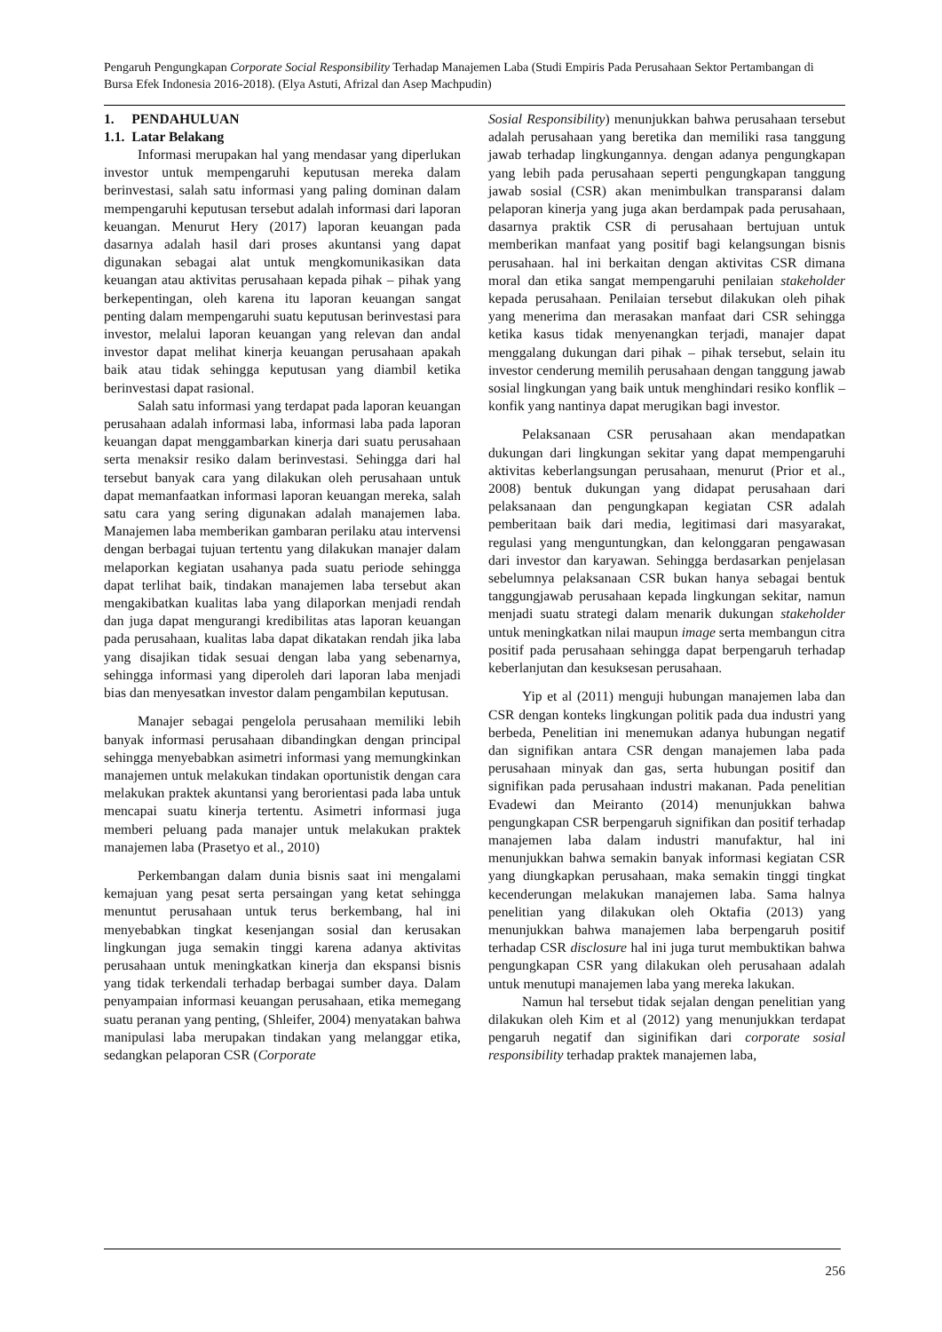Pengaruh Pengungkapan Corporate Social Responsibility Terhadap Manajemen Laba (Studi Empiris Pada Perusahaan Sektor Pertambangan di Bursa Efek Indonesia 2016-2018). (Elya Astuti, Afrizal dan Asep Machpudin)
1. PENDAHULUAN
1.1. Latar Belakang
Informasi merupakan hal yang mendasar yang diperlukan investor untuk mempengaruhi keputusan mereka dalam berinvestasi, salah satu informasi yang paling dominan dalam mempengaruhi keputusan tersebut adalah informasi dari laporan keuangan. Menurut Hery (2017) laporan keuangan pada dasarnya adalah hasil dari proses akuntansi yang dapat digunakan sebagai alat untuk mengkomunikasikan data keuangan atau aktivitas perusahaan kepada pihak – pihak yang berkepentingan, oleh karena itu laporan keuangan sangat penting dalam mempengaruhi suatu keputusan berinvestasi para investor, melalui laporan keuangan yang relevan dan andal investor dapat melihat kinerja keuangan perusahaan apakah baik atau tidak sehingga keputusan yang diambil ketika berinvestasi dapat rasional.
Salah satu informasi yang terdapat pada laporan keuangan perusahaan adalah informasi laba, informasi laba pada laporan keuangan dapat menggambarkan kinerja dari suatu perusahaan serta menaksir resiko dalam berinvestasi. Sehingga dari hal tersebut banyak cara yang dilakukan oleh perusahaan untuk dapat memanfaatkan informasi laporan keuangan mereka, salah satu cara yang sering digunakan adalah manajemen laba. Manajemen laba memberikan gambaran perilaku atau intervensi dengan berbagai tujuan tertentu yang dilakukan manajer dalam melaporkan kegiatan usahanya pada suatu periode sehingga dapat terlihat baik, tindakan manajemen laba tersebut akan mengakibatkan kualitas laba yang dilaporkan menjadi rendah dan juga dapat mengurangi kredibilitas atas laporan keuangan pada perusahaan, kualitas laba dapat dikatakan rendah jika laba yang disajikan tidak sesuai dengan laba yang sebenarnya, sehingga informasi yang diperoleh dari laporan laba menjadi bias dan menyesatkan investor dalam pengambilan keputusan.
Manajer sebagai pengelola perusahaan memiliki lebih banyak informasi perusahaan dibandingkan dengan principal sehingga menyebabkan asimetri informasi yang memungkinkan manajemen untuk melakukan tindakan oportunistik dengan cara melakukan praktek akuntansi yang berorientasi pada laba untuk mencapai suatu kinerja tertentu. Asimetri informasi juga memberi peluang pada manajer untuk melakukan praktek manajemen laba (Prasetyo et al., 2010)
Perkembangan dalam dunia bisnis saat ini mengalami kemajuan yang pesat serta persaingan yang ketat sehingga menuntut perusahaan untuk terus berkembang, hal ini menyebabkan tingkat kesenjangan sosial dan kerusakan lingkungan juga semakin tinggi karena adanya aktivitas perusahaan untuk meningkatkan kinerja dan ekspansi bisnis yang tidak terkendali terhadap berbagai sumber daya. Dalam penyampaian informasi keuangan perusahaan, etika memegang suatu peranan yang penting, (Shleifer, 2004) menyatakan bahwa manipulasi laba merupakan tindakan yang melanggar etika, sedangkan pelaporan CSR (Corporate
Sosial Responsibility) menunjukkan bahwa perusahaan tersebut adalah perusahaan yang beretika dan memiliki rasa tanggung jawab terhadap lingkungannya. dengan adanya pengungkapan yang lebih pada perusahaan seperti pengungkapan tanggung jawab sosial (CSR) akan menimbulkan transparansi dalam pelaporan kinerja yang juga akan berdampak pada perusahaan, dasarnya praktik CSR di perusahaan bertujuan untuk memberikan manfaat yang positif bagi kelangsungan bisnis perusahaan. hal ini berkaitan dengan aktivitas CSR dimana moral dan etika sangat mempengaruhi penilaian stakeholder kepada perusahaan. Penilaian tersebut dilakukan oleh pihak yang menerima dan merasakan manfaat dari CSR sehingga ketika kasus tidak menyenangkan terjadi, manajer dapat menggalang dukungan dari pihak – pihak tersebut, selain itu investor cenderung memilih perusahaan dengan tanggung jawab sosial lingkungan yang baik untuk menghindari resiko konflik – konfik yang nantinya dapat merugikan bagi investor.
Pelaksanaan CSR perusahaan akan mendapatkan dukungan dari lingkungan sekitar yang dapat mempengaruhi aktivitas keberlangsungan perusahaan, menurut (Prior et al., 2008) bentuk dukungan yang didapat perusahaan dari pelaksanaan dan pengungkapan kegiatan CSR adalah pemberitaan baik dari media, legitimasi dari masyarakat, regulasi yang menguntungkan, dan kelonggaran pengawasan dari investor dan karyawan. Sehingga berdasarkan penjelasan sebelumnya pelaksanaan CSR bukan hanya sebagai bentuk tanggungjawab perusahaan kepada lingkungan sekitar, namun menjadi suatu strategi dalam menarik dukungan stakeholder untuk meningkatkan nilai maupun image serta membangun citra positif pada perusahaan sehingga dapat berpengaruh terhadap keberlanjutan dan kesuksesan perusahaan.
Yip et al (2011) menguji hubungan manajemen laba dan CSR dengan konteks lingkungan politik pada dua industri yang berbeda, Penelitian ini menemukan adanya hubungan negatif dan signifikan antara CSR dengan manajemen laba pada perusahaan minyak dan gas, serta hubungan positif dan signifikan pada perusahaan industri makanan. Pada penelitian Evadewi dan Meiranto (2014) menunjukkan bahwa pengungkapan CSR berpengaruh signifikan dan positif terhadap manajemen laba dalam industri manufaktur, hal ini menunjukkan bahwa semakin banyak informasi kegiatan CSR yang diungkapkan perusahaan, maka semakin tinggi tingkat kecenderungan melakukan manajemen laba. Sama halnya penelitian yang dilakukan oleh Oktafia (2013) yang menunjukkan bahwa manajemen laba berpengaruh positif terhadap CSR disclosure hal ini juga turut membuktikan bahwa pengungkapan CSR yang dilakukan oleh perusahaan adalah untuk menutupi manajemen laba yang mereka lakukan.
Namun hal tersebut tidak sejalan dengan penelitian yang dilakukan oleh Kim et al (2012) yang menunjukkan terdapat pengaruh negatif dan siginifikan dari corporate sosial responsibility terhadap praktek manajemen laba,
256